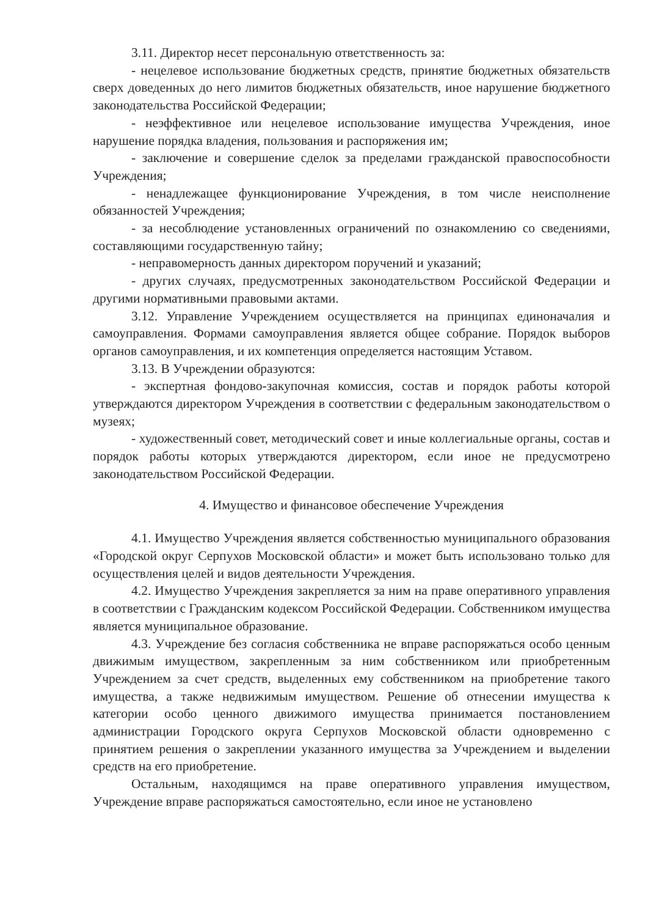3.11. Директор несет персональную ответственность за:
- нецелевое использование бюджетных средств, принятие бюджетных обязательств сверх доведенных до него лимитов бюджетных обязательств, иное нарушение бюджетного законодательства Российской Федерации;
- неэффективное или нецелевое использование имущества Учреждения, иное нарушение порядка владения, пользования и распоряжения им;
- заключение и совершение сделок за пределами гражданской правоспособности Учреждения;
- ненадлежащее функционирование Учреждения, в том числе неисполнение обязанностей Учреждения;
- за несоблюдение установленных ограничений по ознакомлению со сведениями, составляющими государственную тайну;
- неправомерность данных директором поручений и указаний;
- других случаях, предусмотренных законодательством Российской Федерации и другими нормативными правовыми актами.
3.12. Управление Учреждением осуществляется на принципах единоначалия и самоуправления. Формами самоуправления является общее собрание. Порядок выборов органов самоуправления, и их компетенция определяется настоящим Уставом.
3.13. В Учреждении образуются:
- экспертная фондово-закупочная комиссия, состав и порядок работы которой утверждаются директором Учреждения в соответствии с федеральным законодательством о музеях;
- художественный совет, методический совет и иные коллегиальные органы, состав и порядок работы которых утверждаются директором, если иное не предусмотрено законодательством Российской Федерации.
4. Имущество и финансовое обеспечение Учреждения
4.1. Имущество Учреждения является собственностью муниципального образования «Городской округ Серпухов Московской области» и может быть использовано только для осуществления целей и видов деятельности Учреждения.
4.2. Имущество Учреждения закрепляется за ним на праве оперативного управления в соответствии с Гражданским кодексом Российской Федерации. Собственником имущества является муниципальное образование.
4.3. Учреждение без согласия собственника не вправе распоряжаться особо ценным движимым имуществом, закрепленным за ним собственником или приобретенным Учреждением за счет средств, выделенных ему собственником на приобретение такого имущества, а также недвижимым имуществом. Решение об отнесении имущества к категории особо ценного движимого имущества принимается постановлением администрации Городского округа Серпухов Московской области одновременно с принятием решения о закреплении указанного имущества за Учреждением и выделении средств на его приобретение.
Остальным, находящимся на праве оперативного управления имуществом, Учреждение вправе распоряжаться самостоятельно, если иное не установлено